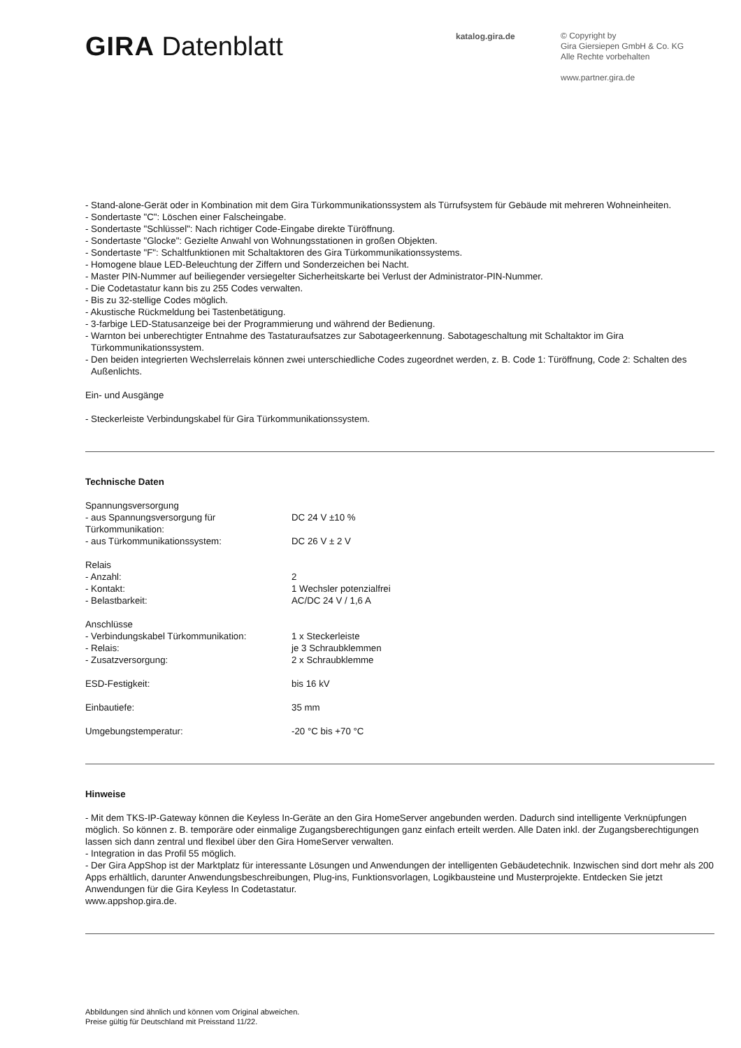GIRA Datenblatt
katalog.gira.de
© Copyright by
Gira Giersiepen GmbH & Co. KG
Alle Rechte vorbehalten
www.partner.gira.de
- Stand-alone-Gerät oder in Kombination mit dem Gira Türkommunikationssystem als Türrufsystem für Gebäude mit mehreren Wohneinheiten.
- Sondertaste "C": Löschen einer Falscheingabe.
- Sondertaste "Schlüssel": Nach richtiger Code-Eingabe direkte Türöffnung.
- Sondertaste "Glocke": Gezielte Anwahl von Wohnungsstationen in großen Objekten.
- Sondertaste "F": Schaltfunktionen mit Schaltaktoren des Gira Türkommunikationssystems.
- Homogene blaue LED-Beleuchtung der Ziffern und Sonderzeichen bei Nacht.
- Master PIN-Nummer auf beiliegender versiegelter Sicherheitskarte bei Verlust der Administrator-PIN-Nummer.
- Die Codetastatur kann bis zu 255 Codes verwalten.
- Bis zu 32-stellige Codes möglich.
- Akustische Rückmeldung bei Tastenbetätigung.
- 3-farbige LED-Statusanzeige bei der Programmierung und während der Bedienung.
- Warnton bei unberechtigter Entnahme des Tastaturaufsatzes zur Sabotageerkennung. Sabotageschaltung mit Schaltaktor im Gira Türkommunikationssystem.
- Den beiden integrierten Wechslerrelais können zwei unterschiedliche Codes zugeordnet werden, z. B. Code 1: Türöffnung, Code 2: Schalten des Außenlichts.
Ein- und Ausgänge
- Steckerleiste Verbindungskabel für Gira Türkommunikationssystem.
Technische Daten
| Spannungsversorgung | |
| - aus Spannungsversorgung für Türkommunikation: | DC 24 V ±10 % |
| - aus Türkommunikationssystem: | DC 26 V ± 2 V |
| Relais | |
| - Anzahl: | 2 |
| - Kontakt: | 1 Wechsler potenzialfrei |
| - Belastbarkeit: | AC/DC 24 V / 1,6 A |
| Anschlüsse | |
| - Verbindungskabel Türkommunikation: | 1 x Steckerleiste |
| - Relais: | je 3 Schraubklemmen |
| - Zusatzversorgung: | 2 x Schraubklemme |
| ESD-Festigkeit: | bis 16 kV |
| Einbautiefe: | 35 mm |
| Umgebungstemperatur: | -20 °C bis +70 °C |
Hinweise
- Mit dem TKS-IP-Gateway können die Keyless In-Geräte an den Gira HomeServer angebunden werden. Dadurch sind intelligente Verknüpfungen möglich. So können z. B. temporäre oder einmalige Zugangsberechtigungen ganz einfach erteilt werden. Alle Daten inkl. der Zugangsberechtigungen lassen sich dann zentral und flexibel über den Gira HomeServer verwalten.
- Integration in das Profil 55 möglich.
- Der Gira AppShop ist der Marktplatz für interessante Lösungen und Anwendungen der intelligenten Gebäudetechnik. Inzwischen sind dort mehr als 200 Apps erhältlich, darunter Anwendungsbeschreibungen, Plug-ins, Funktionsvorlagen, Logikbausteine und Musterprojekte. Entdecken Sie jetzt Anwendungen für die Gira Keyless In Codetastatur.
www.appshop.gira.de.
Abbildungen sind ähnlich und können vom Original abweichen.
Preise gültig für Deutschland mit Preisstand 11/22.